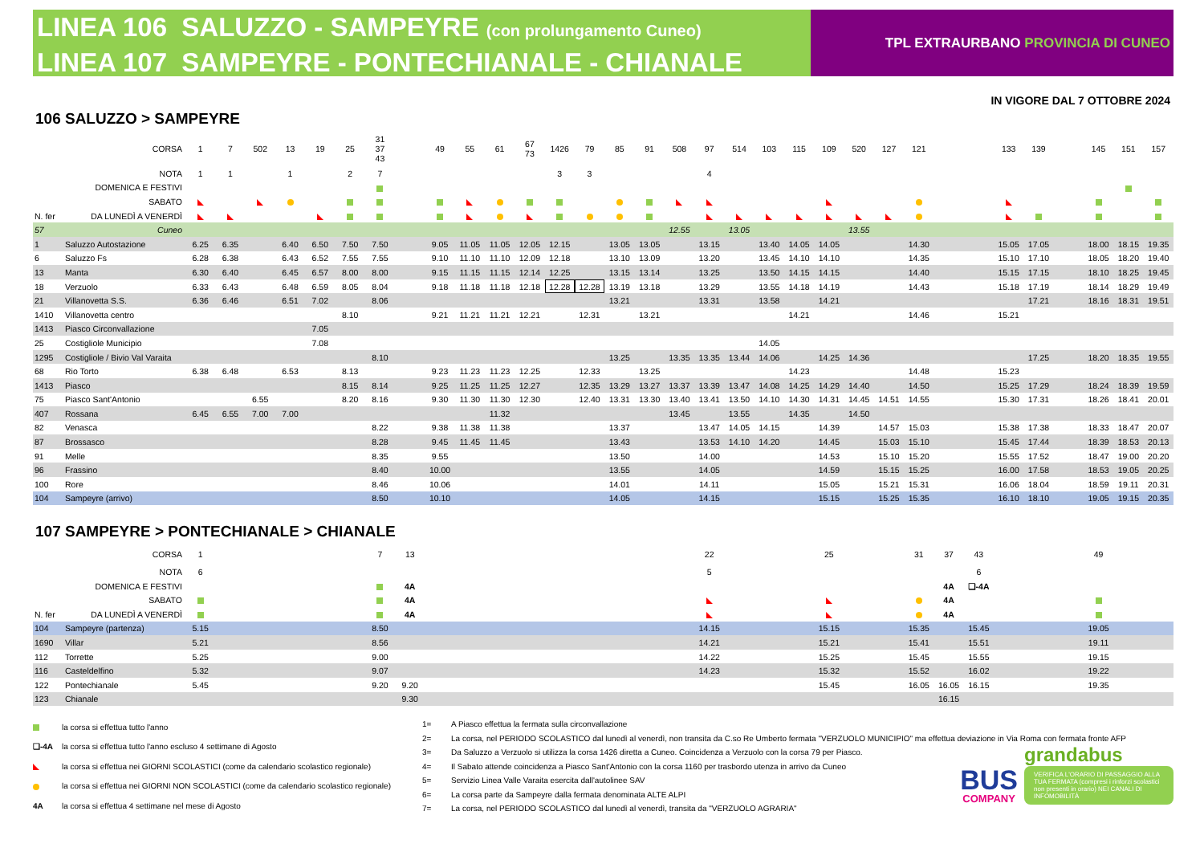LINEA 106 SALUZZO - SAMPEYRE (con prolungamento Cuneo)
LINEA 107 SAMPEYRE - PONTECHIANALE - CHIANALE
TPL EXTRAURBANO PROVINCIA DI CUNEO
IN VIGORE DAL 7 OTTOBRE 2024
106 SALUZZO > SAMPEYRE
| CORSA | | 1 | 7 | 502 | 13 | 19 | 25 | 31 37 43 | | 49 | 55 | 61 | 67 73 | 1426 | 79 | 85 | 91 | 508 | 97 | 514 | 103 | 115 | 109 | 520 | 127 | 121 | | | 133 | 139 | | 145 | 151 | 157 |
| NOTA | | 1 | 1 | | 1 | | 2 | 7 | | | | | | 3 | 3 | | | | 4 | | | | | | | | | | | | | | | |
| DOMENICA E FESTIVI | | | | | | | | | | | | | | | | | | | | | | | | | | | | | | | | | | |
| SABATO | | | | | | | | | | | | | | | | | | | | | | | | | | | | | | | | | | |
| N. fer | DA LUNEDÌ A VENERDÌ | | | | | | | | | | | | | | | | | | | | | | | | | | | | | | | | | |
| 57 | Cuneo | | | | | | | | | | | | | | | | | 12.55 | | 13.05 | | | | 13.55 | | | | | | | | | | |
| 1 | Saluzzo Autostazione | 6.25 | 6.35 | | 6.40 | 6.50 | 7.50 | 7.50 | | 9.05 | 11.05 | 11.05 | 12.05 | 12.15 | | 13.05 | 13.05 | | 13.15 | | 13.40 | 14.05 | 14.05 | | | 14.30 | | | 15.05 | 17.05 | | 18.00 | 18.15 | 19.35 |
| 6 | Saluzzo Fs | 6.28 | 6.38 | | 6.43 | 6.52 | 7.55 | 7.55 | | 9.10 | 11.10 | 11.10 | 12.09 | 12.18 | | 13.10 | 13.09 | | 13.20 | | 13.45 | 14.10 | 14.10 | | | 14.35 | | | 15.10 | 17.10 | | 18.05 | 18.20 | 19.40 |
| 13 | Manta | 6.30 | 6.40 | | 6.45 | 6.57 | 8.00 | 8.00 | | 9.15 | 11.15 | 11.15 | 12.14 | 12.25 | | 13.15 | 13.14 | | 13.25 | | 13.50 | 14.15 | 14.15 | | | 14.40 | | | 15.15 | 17.15 | | 18.10 | 18.25 | 19.45 |
| 18 | Verzuolo | 6.33 | 6.43 | | 6.48 | 6.59 | 8.05 | 8.04 | | 9.18 | 11.18 | 11.18 | 12.18 | 12.28 | 12.28 | 13.19 | 13.18 | | 13.29 | | 13.55 | 14.18 | 14.19 | | | 14.43 | | | 15.18 | 17.19 | | 18.14 | 18.29 | 19.49 |
| 21 | Villanovetta S.S. | 6.36 | 6.46 | | 6.51 | 7.02 | | 8.06 | | | | | | | | 13.21 | | | 13.31 | | 13.58 | | 14.21 | | | | | | | 17.21 | | 18.16 | 18.31 | 19.51 |
| 1410 | Villanovetta centro | | | | | | 8.10 | | | 9.21 | 11.21 | 11.21 | 12.21 | | 12.31 | | 13.21 | | | | | 14.21 | | | | 14.46 | | | 15.21 | | | | | |
| 1413 | Piasco Circonvallazione | | | | | 7.05 | | | | | | | | | | | | | | | | | | | | | | | | | | | | |
| 25 | Costigliole Municipio | | | | | 7.08 | | | | | | | | | | | | | | | 14.05 | | | | | | | | | | | | | |
| 1295 | Costigliole / Bivio Val Varaita | | | | | | | 8.10 | | | | | | | | 13.25 | | 13.35 | 13.35 | 13.44 | 14.06 | | 14.25 | 14.36 | | | | | | 17.25 | | 18.20 | 18.35 | 19.55 |
| 68 | Rio Torto | 6.38 | 6.48 | | 6.53 | | 8.13 | | | 9.23 | 11.23 | 11.23 | 12.25 | | 12.33 | | 13.25 | | | | | 14.23 | | | | 14.48 | | | 15.23 | | | | | |
| 1413 | Piasco | | | | | | 8.15 | 8.14 | | 9.25 | 11.25 | 11.25 | 12.27 | | 12.35 | 13.29 | 13.27 | 13.37 | 13.39 | 13.47 | 14.08 | 14.25 | 14.29 | 14.40 | | 14.50 | | | 15.25 | 17.29 | | 18.24 | 18.39 | 19.59 |
| 75 | Piasco Sant'Antonio | | | 6.55 | | | 8.20 | 8.16 | | 9.30 | 11.30 | 11.30 | 12.30 | | 12.40 | 13.31 | 13.30 | 13.40 | 13.41 | 13.50 | 14.10 | 14.30 | 14.31 | 14.45 | 14.51 | 14.55 | | | 15.30 | 17.31 | | 18.26 | 18.41 | 20.01 |
| 407 | Rossana | 6.45 | 6.55 | 7.00 | 7.00 | | | | | | | 11.32 | | | | | | 13.45 | | 13.55 | | 14.35 | | 14.50 | | | | | | | | | | |
| 82 | Venasca | | | | | | | 8.22 | | 9.38 | 11.38 | 11.38 | | | | 13.37 | | | 13.47 | 14.05 | 14.15 | | 14.39 | | 14.57 | 15.03 | | | 15.38 | 17.38 | | 18.33 | 18.47 | 20.07 |
| 87 | Brossasco | | | | | | | 8.28 | | 9.45 | 11.45 | 11.45 | | | | 13.43 | | | 13.53 | 14.10 | 14.20 | | 14.45 | | 15.03 | 15.10 | | | 15.45 | 17.44 | | 18.39 | 18.53 | 20.13 |
| 91 | Melle | | | | | | | 8.35 | | 9.55 | | | | | | 13.50 | | | 14.00 | | | | 14.53 | | 15.10 | 15.20 | | | 15.55 | 17.52 | | 18.47 | 19.00 | 20.20 |
| 96 | Frassino | | | | | | | 8.40 | | 10.00 | | | | | | 13.55 | | | 14.05 | | | | 14.59 | | 15.15 | 15.25 | | | 16.00 | 17.58 | | 18.53 | 19.05 | 20.25 |
| 100 | Rore | | | | | | | 8.46 | | 10.06 | | | | | | 14.01 | | | 14.11 | | | | 15.05 | | 15.21 | 15.31 | | | 16.06 | 18.04 | | 18.59 | 19.11 | 20.31 |
| 104 | Sampeyre (arrivo) | | | | | | | 8.50 | | 10.10 | | | | | | 14.05 | | | 14.15 | | | | 15.15 | | 15.25 | 15.35 | | | 16.10 | 18.10 | | 19.05 | 19.15 | 20.35 |
107 SAMPEYRE > PONTECHIANALE > CHIANALE
| CORSA | | 1 | | | | | | 7 | 13 | | | | | | | | | | 22 | | | | 25 | | | 31 | 37 | 43 | | | | 49 | | |
| NOTA | | 6 | | | | | | | | | | | | | | | | | 5 | | | | | | | | | 6 | | | | | | |
| DOMENICA E FESTIVI | | | | | | | | | 4A | | | | | | | | | | | | | | | | | | 4A | ❑-4A | | | | | | |
| SABATO | | | | | | | | | 4A | | | | | | | | | | | | | | | | | | 4A | | | | | | | |
| N. fer | DA LUNEDÌ A VENERDÌ | | | | | | | | 4A | | | | | | | | | | | | | | | | | | 4A | | | | | | | |
| 104 | Sampeyre (partenza) | 5.15 | | | | | | 8.50 | | | | | | | | | | | 14.15 | | | | 15.15 | | | 15.35 | | 15.45 | | | | 19.05 | | |
| 1690 | Villar | 5.21 | | | | | | 8.56 | | | | | | | | | | | 14.21 | | | | 15.21 | | | 15.41 | | 15.51 | | | | 19.11 | | |
| 112 | Torrette | 5.25 | | | | | | 9.00 | | | | | | | | | | | 14.22 | | | | 15.25 | | | 15.45 | | 15.55 | | | | 19.15 | | |
| 116 | Casteldelfino | 5.32 | | | | | | 9.07 | | | | | | | | | | | 14.23 | | | | 15.32 | | | 15.52 | | 16.02 | | | | 19.22 | | |
| 122 | Pontechianale | 5.45 | | | | | | 9.20 | 9.20 | | | | | | | | | | | | | | 15.45 | | | 16.05 | 16.05 | 16.15 | | | | 19.35 | | |
| 123 | Chianale | | | | | | | | 9.30 | | | | | | | | | | | | | | | | | | 16.15 | | | | | | | |
| | la corsa si effettua tutto l'anno |
| ❑-4A | la corsa si effettua tutto l'anno escluso 4 settimane di Agosto |
| | la corsa si effettua nei GIORNI SCOLASTICI (come da calendario scolastico regionale) |
| | la corsa si effettua nei GIORNI NON SCOLASTICI (come da calendario scolastico regionale) |
| 4A | la corsa si effettua 4 settimane nel mese di Agosto |
| 1= | A Piasco effettua la fermata sulla circonvallazione |
| 2= | La corsa, nel PERIODO SCOLASTICO dal lunedì al venerdì, non transita da C.so Re Umberto fermata "VERZUOLO MUNICIPIO" ma effettua deviazione in Via Roma con fermata fronte AFP |
| 3= | Da Saluzzo a Verzuolo si utilizza la corsa 1426 diretta a Cuneo. Coincidenza a Verzuolo con la corsa 79 per Piasco. |
| 4= | Il Sabato attende coincidenza a Piasco Sant'Antonio con la corsa 1160 per trasbordo utenza in arrivo da Cuneo |
| 5= | Servizio Linea Valle Varaita esercita dall'autolinee SAV |
| 6= | La corsa parte da Sampeyre dalla fermata denominata ALTE ALPI |
| 7= | La corsa, nel PERIODO SCOLASTICO dal lunedì al venerdì, transita da "VERZUOLO AGRARIA" |
BUS
COMPANY
grandabus
VERIFICA L'ORARIO DI PASSAGGIO ALLA TUA FERMATA (compresi i rinforzi scolastici non presenti in orario) NEI CANALI DI INFOMOBILITÀ